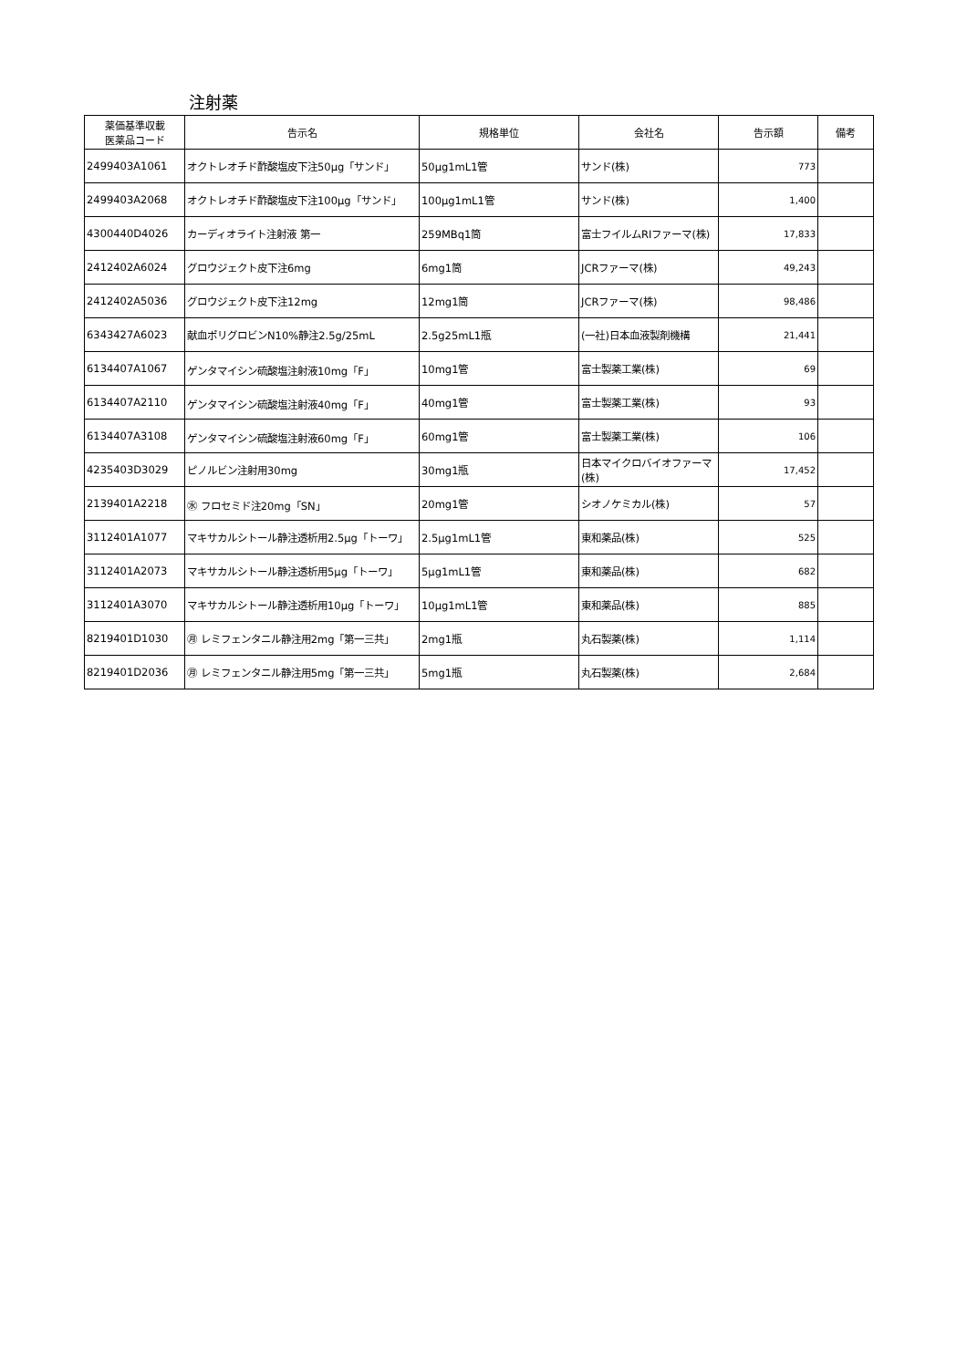注射薬
| 薬価基準収載 医薬品コード | 告示名 | 規格単位 | 会社名 | 告示額 | 備考 |
| --- | --- | --- | --- | --- | --- |
| 2499403A1061 | オクトレオチド酢酸塩皮下注50μg「サンド」 | 50μg1mL1管 | サンド(株) | 773 | |
| 2499403A2068 | オクトレオチド酢酸塩皮下注100μg「サンド」 | 100μg1mL1管 | サンド(株) | 1,400 | |
| 4300440D4026 | カーディオライト注射液 第一 | 259MBq1筒 | 富士フイルムRIファーマ(株) | 17,833 | |
| 2412402A6024 | グロウジェクト皮下注6mg | 6mg1筒 | JCRファーマ(株) | 49,243 | |
| 2412402A5036 | グロウジェクト皮下注12mg | 12mg1筒 | JCRファーマ(株) | 98,486 | |
| 6343427A6023 | 献血ポリグロビンN10%静注2.5g/25mL | 2.5g25mL1瓶 | (一社)日本血液製剤機構 | 21,441 | |
| 6134407A1067 | ゲンタマイシン硫酸塩注射液10mg「F」 | 10mg1管 | 富士製薬工業(株) | 69 | |
| 6134407A2110 | ゲンタマイシン硫酸塩注射液40mg「F」 | 40mg1管 | 富士製薬工業(株) | 93 | |
| 6134407A3108 | ゲンタマイシン硫酸塩注射液60mg「F」 | 60mg1管 | 富士製薬工業(株) | 106 | |
| 4235403D3029 | ピノルビン注射用30mg | 30mg1瓶 | 日本マイクロバイオファーマ(株) | 17,452 | |
| 2139401A2218 | ㊌ フロセミド注20mg「SN」 | 20mg1管 | シオノケミカル(株) | 57 | |
| 3112401A1077 | マキサカルシトール静注透析用2.5μg「トーワ」 | 2.5μg1mL1管 | 東和薬品(株) | 525 | |
| 3112401A2073 | マキサカルシトール静注透析用5μg「トーワ」 | 5μg1mL1管 | 東和薬品(株) | 682 | |
| 3112401A3070 | マキサカルシトール静注透析用10μg「トーワ」 | 10μg1mL1管 | 東和薬品(株) | 885 | |
| 8219401D1030 | ㊊ レミフェンタニル静注用2mg「第一三共」 | 2mg1瓶 | 丸石製薬(株) | 1,114 | |
| 8219401D2036 | ㊊ レミフェンタニル静注用5mg「第一三共」 | 5mg1瓶 | 丸石製薬(株) | 2,684 | |